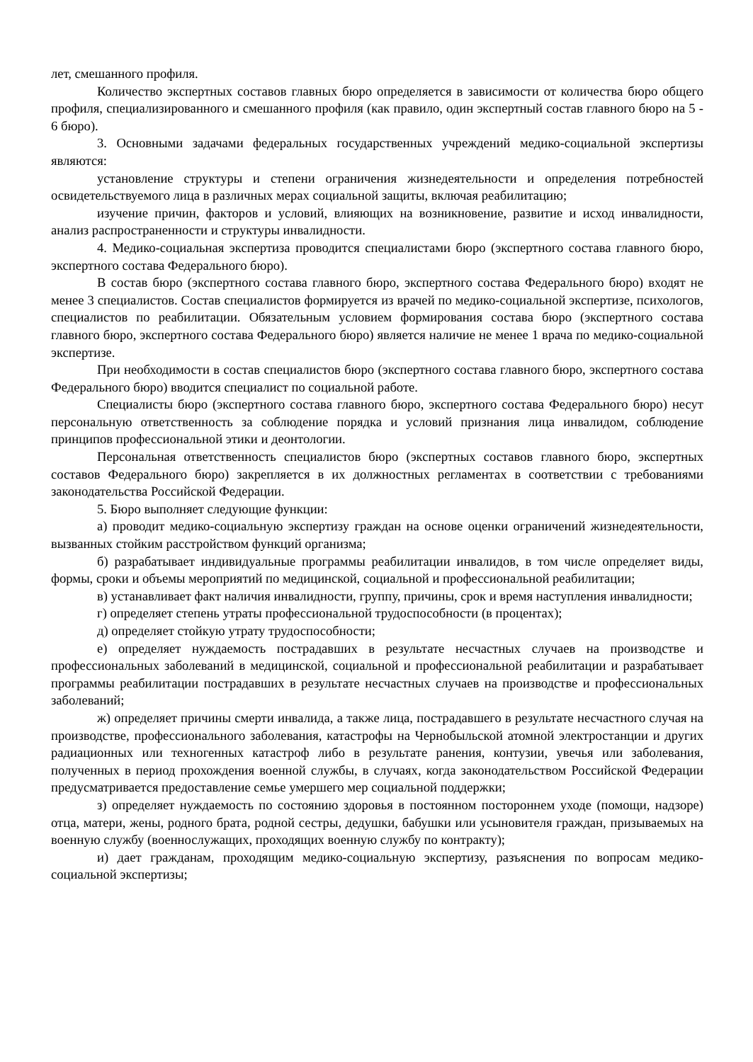лет, смешанного профиля.
Количество экспертных составов главных бюро определяется в зависимости от количества бюро общего профиля, специализированного и смешанного профиля (как правило, один экспертный состав главного бюро на 5 - 6 бюро).
3. Основными задачами федеральных государственных учреждений медико-социальной экспертизы являются:
установление структуры и степени ограничения жизнедеятельности и определения потребностей освидетельствуемого лица в различных мерах социальной защиты, включая реабилитацию;
изучение причин, факторов и условий, влияющих на возникновение, развитие и исход инвалидности, анализ распространенности и структуры инвалидности.
4. Медико-социальная экспертиза проводится специалистами бюро (экспертного состава главного бюро, экспертного состава Федерального бюро).
В состав бюро (экспертного состава главного бюро, экспертного состава Федерального бюро) входят не менее 3 специалистов. Состав специалистов формируется из врачей по медико-социальной экспертизе, психологов, специалистов по реабилитации. Обязательным условием формирования состава бюро (экспертного состава главного бюро, экспертного состава Федерального бюро) является наличие не менее 1 врача по медико-социальной экспертизе.
При необходимости в состав специалистов бюро (экспертного состава главного бюро, экспертного состава Федерального бюро) вводится специалист по социальной работе.
Специалисты бюро (экспертного состава главного бюро, экспертного состава Федерального бюро) несут персональную ответственность за соблюдение порядка и условий признания лица инвалидом, соблюдение принципов профессиональной этики и деонтологии.
Персональная ответственность специалистов бюро (экспертных составов главного бюро, экспертных составов Федерального бюро) закрепляется в их должностных регламентах в соответствии с требованиями законодательства Российской Федерации.
5. Бюро выполняет следующие функции:
а) проводит медико-социальную экспертизу граждан на основе оценки ограничений жизнедеятельности, вызванных стойким расстройством функций организма;
б) разрабатывает индивидуальные программы реабилитации инвалидов, в том числе определяет виды, формы, сроки и объемы мероприятий по медицинской, социальной и профессиональной реабилитации;
в) устанавливает факт наличия инвалидности, группу, причины, срок и время наступления инвалидности;
г) определяет степень утраты профессиональной трудоспособности (в процентах);
д) определяет стойкую утрату трудоспособности;
е) определяет нуждаемость пострадавших в результате несчастных случаев на производстве и профессиональных заболеваний в медицинской, социальной и профессиональной реабилитации и разрабатывает программы реабилитации пострадавших в результате несчастных случаев на производстве и профессиональных заболеваний;
ж) определяет причины смерти инвалида, а также лица, пострадавшего в результате несчастного случая на производстве, профессионального заболевания, катастрофы на Чернобыльской атомной электростанции и других радиационных или техногенных катастроф либо в результате ранения, контузии, увечья или заболевания, полученных в период прохождения военной службы, в случаях, когда законодательством Российской Федерации предусматривается предоставление семье умершего мер социальной поддержки;
з) определяет нуждаемость по состоянию здоровья в постоянном постороннем уходе (помощи, надзоре) отца, матери, жены, родного брата, родной сестры, дедушки, бабушки или усыновителя граждан, призываемых на военную службу (военнослужащих, проходящих военную службу по контракту);
и) дает гражданам, проходящим медико-социальную экспертизу, разъяснения по вопросам медико-социальной экспертизы;